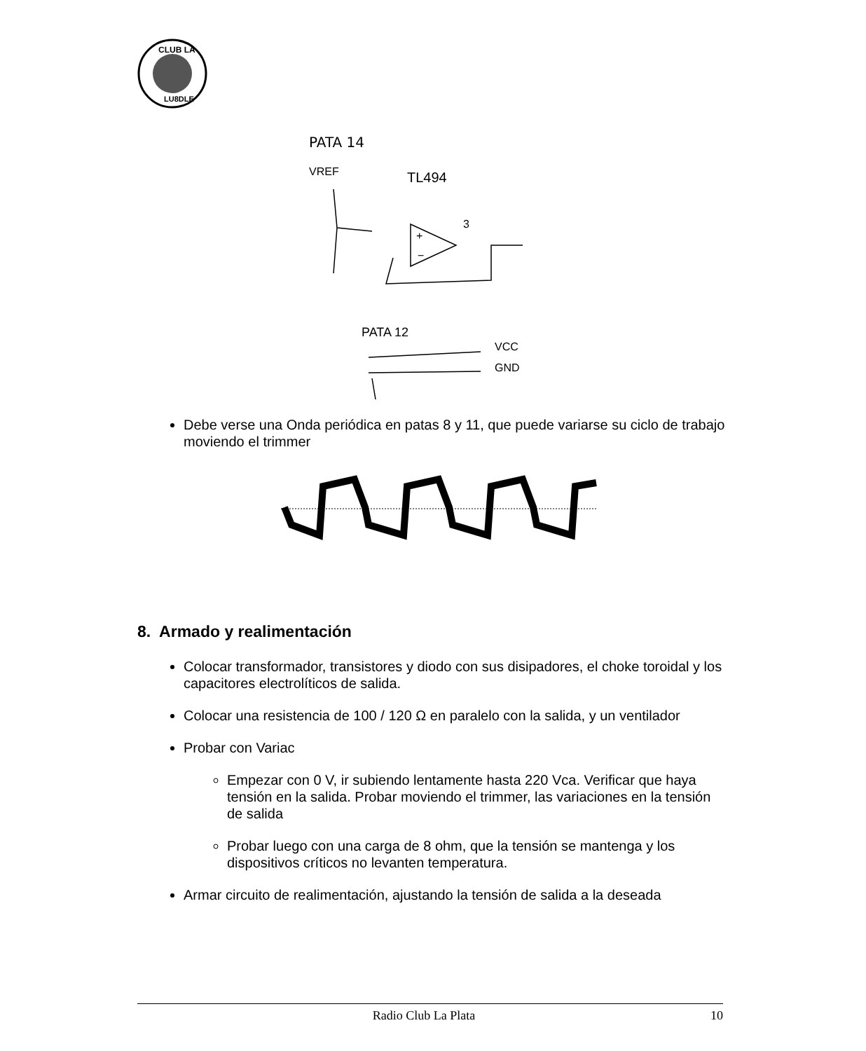CLUB LA
LU8DLE
PATA 14
VREF
TL494
+
−
3
PATA 12
VCC
GND
Debe verse una Onda periódica en patas 8 y 11, que puede variarse su ciclo de trabajo moviendo el trimmer
8. Armado y realimentación
Colocar transformador, transistores y diodo con sus disipadores, el choke toroidal y los capacitores electrolíticos de salida.
Colocar una resistencia de 100 / 120 Ω en paralelo con la salida, y un ventilador
Probar con Variac
Empezar con 0 V, ir subiendo lentamente hasta 220 Vca. Verificar que haya tensión en la salida. Probar moviendo el trimmer, las variaciones en la tensión de salida
Probar luego con una carga de 8 ohm, que la tensión se mantenga y los dispositivos críticos no levanten temperatura.
Armar circuito de realimentación, ajustando la tensión de salida a la deseada
Radio Club La Plata 10